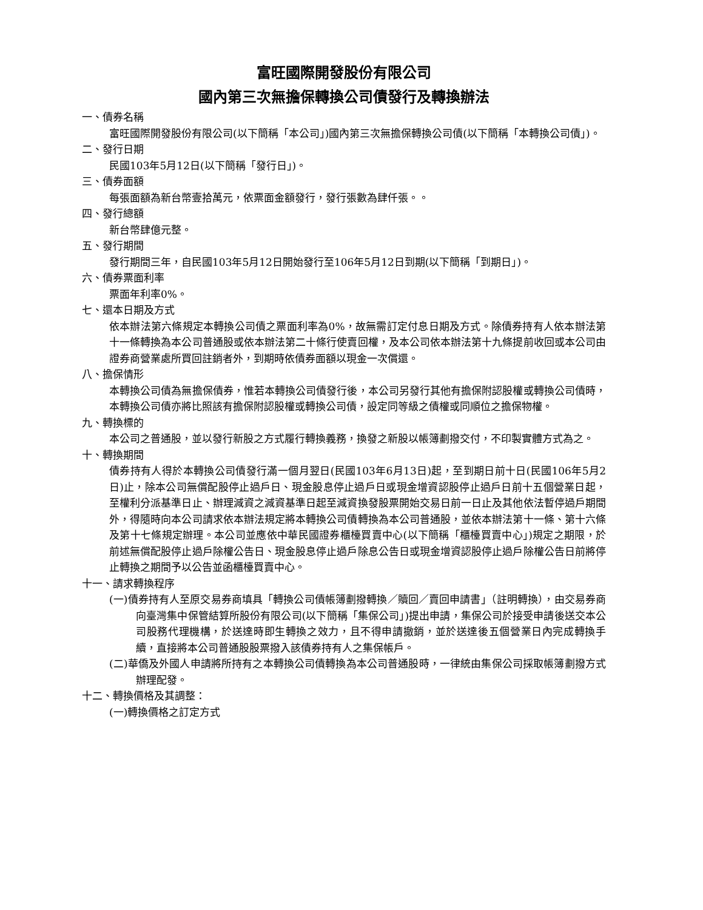富旺國際開發股份有限公司
國內第三次無擔保轉換公司債發行及轉換辦法
一、債券名稱
富旺國際開發股份有限公司(以下簡稱「本公司」)國內第三次無擔保轉換公司債(以下簡稱「本轉換公司債」)。
二、發行日期
民國103年5月12日(以下簡稱「發行日」)。
三、債券面額
每張面額為新台幣壹拾萬元，依票面金額發行，發行張數為肆仟張。。
四、發行總額
新台幣肆億元整。
五、發行期間
發行期間三年，自民國103年5月12日開始發行至106年5月12日到期(以下簡稱「到期日」)。
六、債券票面利率
票面年利率0%。
七、還本日期及方式
依本辦法第六條規定本轉換公司債之票面利率為0%，故無需訂定付息日期及方式。除債券持有人依本辦法第十一條轉換為本公司普通股或依本辦法第二十條行使賣回權，及本公司依本辦法第十九條提前收回或本公司由證券商營業處所買回註銷者外，到期時依債券面額以現金一次償還。
八、擔保情形
本轉換公司債為無擔保債券，惟若本轉換公司債發行後，本公司另發行其他有擔保附認股權或轉換公司債時，本轉換公司債亦將比照該有擔保附認股權或轉換公司債，設定同等級之債權或同順位之擔保物權。
九、轉換標的
本公司之普通股，並以發行新股之方式履行轉換義務，換發之新股以帳簿劃撥交付，不印製實體方式為之。
十、轉換期間
債券持有人得於本轉換公司債發行滿一個月翌日(民國103年6月13日)起，至到期日前十日(民國106年5月2日)止，除本公司無償配股停止過戶日、現金股息停止過戶日或現金增資認股停止過戶日前十五個營業日起，至權利分派基準日止、辦理減資之減資基準日起至減資換發股票開始交易日前一日止及其他依法暫停過戶期間外，得隨時向本公司請求依本辦法規定將本轉換公司債轉換為本公司普通股，並依本辦法第十一條、第十六條及第十七條規定辦理。本公司並應依中華民國證券櫃檯買賣中心(以下簡稱「櫃檯買賣中心」)規定之期限，於前述無償配股停止過戶除權公告日、現金股息停止過戶除息公告日或現金增資認股停止過戶除權公告日前將停止轉換之期間予以公告並函櫃檯買賣中心。
十一、請求轉換程序
(一)債券持有人至原交易券商填具「轉換公司債帳簿劃撥轉換／贖回／賣回申請書」（註明轉換），由交易券商向臺灣集中保管結算所股份有限公司(以下簡稱「集保公司」)提出申請，集保公司於接受申請後送交本公司股務代理機構，於送達時即生轉換之效力，且不得申請撤銷，並於送達後五個營業日內完成轉換手續，直接將本公司普通股股票撥入該債券持有人之集保帳戶。
(二)華僑及外國人申請將所持有之本轉換公司債轉換為本公司普通股時，一律統由集保公司採取帳簿劃撥方式辦理配發。
十二、轉換價格及其調整：
(一)轉換價格之訂定方式